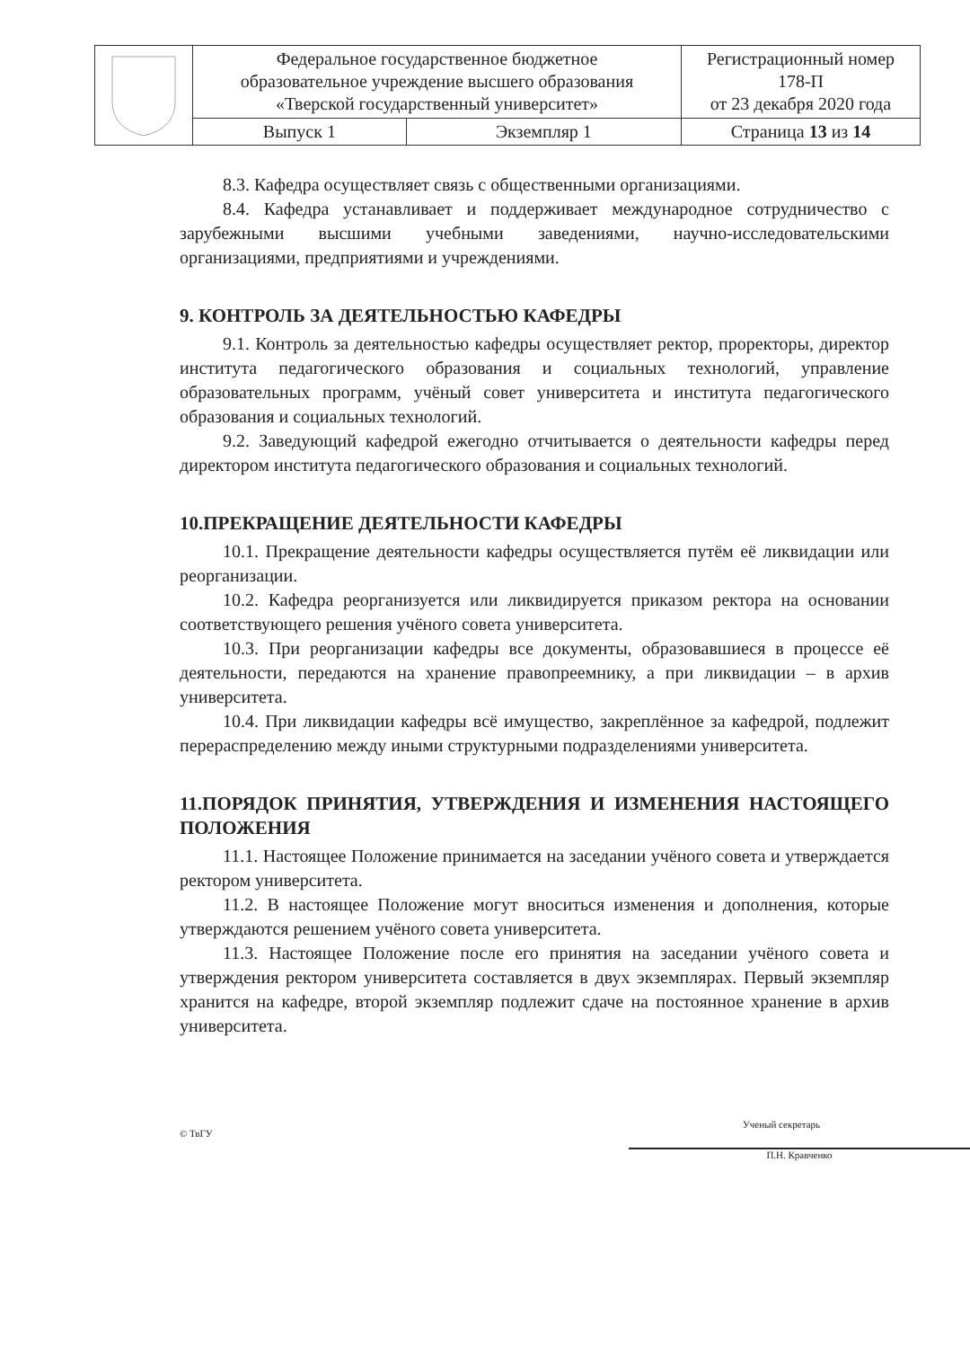| | Федеральное государственное бюджетное образовательное учреждение высшего образования «Тверской государственный университет» | | Регистрационный номер 178-П от 23 декабря 2020 года |
| | Выпуск 1 | Экземпляр 1 | Страница 13 из 14 |
8.3. Кафедра осуществляет связь с общественными организациями.
8.4. Кафедра устанавливает и поддерживает международное сотрудничество с зарубежными высшими учебными заведениями, научно-исследовательскими организациями, предприятиями и учреждениями.
9. КОНТРОЛЬ ЗА ДЕЯТЕЛЬНОСТЬЮ КАФЕДРЫ
9.1. Контроль за деятельностью кафедры осуществляет ректор, проректоры, директор института педагогического образования и социальных технологий, управление образовательных программ, учёный совет университета и института педагогического образования и социальных технологий.
9.2. Заведующий кафедрой ежегодно отчитывается о деятельности кафедры перед директором института педагогического образования и социальных технологий.
10.ПРЕКРАЩЕНИЕ ДЕЯТЕЛЬНОСТИ КАФЕДРЫ
10.1. Прекращение деятельности кафедры осуществляется путём её ликвидации или реорганизации.
10.2. Кафедра реорганизуется или ликвидируется приказом ректора на основании соответствующего решения учёного совета университета.
10.3. При реорганизации кафедры все документы, образовавшиеся в процессе её деятельности, передаются на хранение правопреемнику, а при ликвидации – в архив университета.
10.4. При ликвидации кафедры всё имущество, закреплённое за кафедрой, подлежит перераспределению между иными структурными подразделениями университета.
11.ПОРЯДОК ПРИНЯТИЯ, УТВЕРЖДЕНИЯ И ИЗМЕНЕНИЯ НАСТОЯЩЕГО ПОЛОЖЕНИЯ
11.1. Настоящее Положение принимается на заседании учёного совета и утверждается ректором университета.
11.2. В настоящее Положение могут вноситься изменения и дополнения, которые утверждаются решением учёного совета университета.
11.3. Настоящее Положение после его принятия на заседании учёного совета и утверждения ректором университета составляется в двух экземплярах. Первый экземпляр хранится на кафедре, второй экземпляр подлежит сдаче на постоянное хранение в архив университета.
© ТвГУ
Ученый секретарь
П.Н. Кравченко